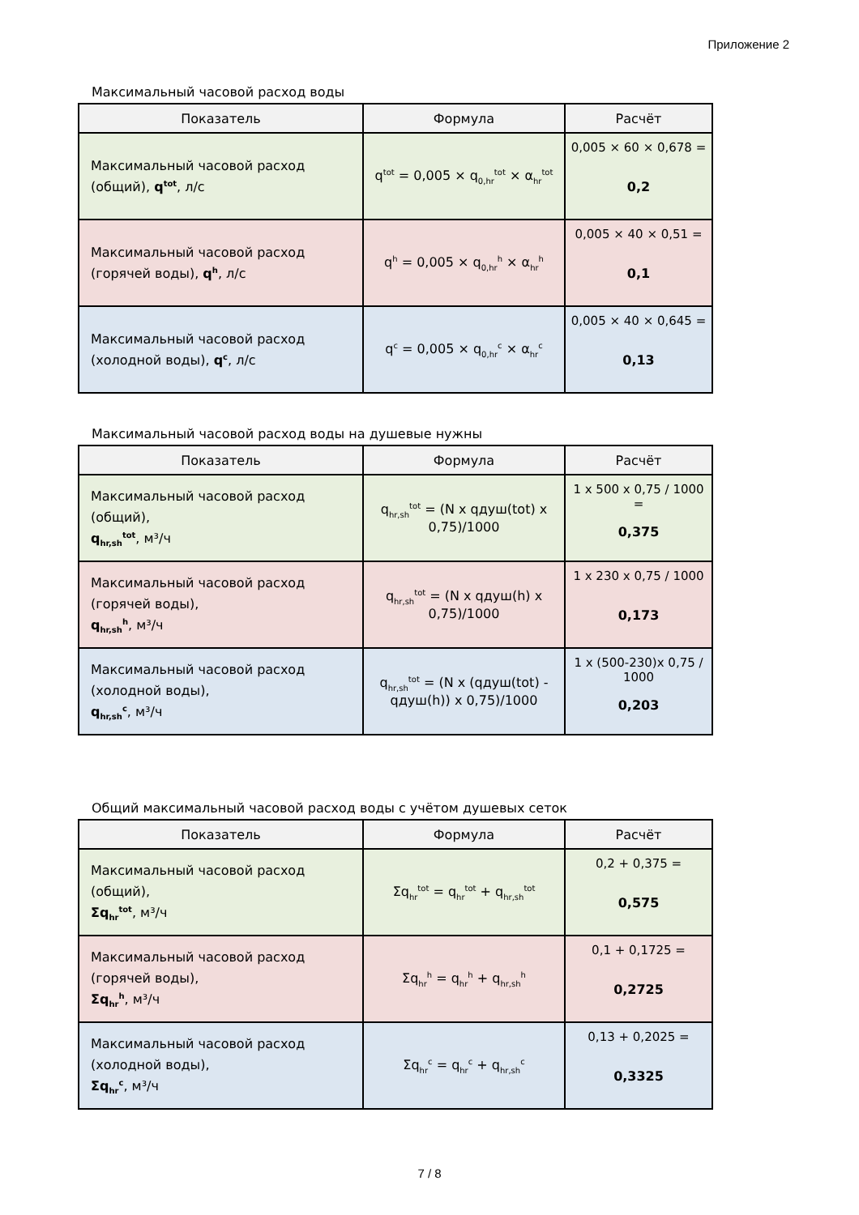Приложение 2
Максимальный часовой расход воды
| Показатель | Формула | Расчёт |
| --- | --- | --- |
| Максимальный часовой расход (общий), q<sup>tot</sup> , л/с | q<sup>tot</sup> = 0,005 × q<sub>0,hr</sub><sup>tot</sup> × α<sub>hr</sub><sup>tot</sup> | 0,005 × 60 × 0,678 = 0,2 |
| Максимальный часовой расход (горячей воды), q<sup>h</sup> , л/с | q<sup>h</sup> = 0,005 × q<sub>0,hr</sub><sup>h</sup> × α<sub>hr</sub><sup>h</sup> | 0,005 × 40 × 0,51 = 0,1 |
| Максимальный часовой расход (холодной воды), q<sup>c</sup> , л/с | q<sup>c</sup> = 0,005 × q<sub>0,hr</sub><sup>c</sup> × α<sub>hr</sub><sup>c</sup> | 0,005 × 40 × 0,645 = 0,13 |
Максимальный часовой расход воды на душевые нужны
| Показатель | Формула | Расчёт |
| --- | --- | --- |
| Максимальный часовой расход (общий), q<sub>hr,sh</sub><sup>tot</sup> , м³/ч | q<sub>hr,sh</sub><sup>tot</sup> = (N x qдуш(tot) x 0,75)/1000 | 1 x 500 x 0,75 / 1000 = 0,375 |
| Максимальный часовой расход (горячей воды), q<sub>hr,sh</sub><sup>h</sup> , м³/ч | q<sub>hr,sh</sub><sup>tot</sup> = (N x qдуш(h) x 0,75)/1000 | 1 x 230 x 0,75 / 1000 0,173 |
| Максимальный часовой расход (холодной воды), q<sub>hr,sh</sub><sup>c</sup> , м³/ч | q<sub>hr,sh</sub><sup>tot</sup> = (N x (qдуш(tot) - qдуш(h)) x 0,75)/1000 | 1 x (500-230)x 0,75 / 1000 0,203 |
Общий максимальный часовой расход воды с учётом душевых сеток
| Показатель | Формула | Расчёт |
| --- | --- | --- |
| Максимальный часовой расход (общий), Σq<sub>hr</sub><sup>tot</sup> , м³/ч | Σq<sub>hr</sub><sup>tot</sup> = q<sub>hr</sub><sup>tot</sup> + q<sub>hr,sh</sub><sup>tot</sup> | 0,2 + 0,375 = 0,575 |
| Максимальный часовой расход (горячей воды), Σq<sub>hr</sub><sup>h</sup> , м³/ч | Σq<sub>hr</sub><sup>h</sup> = q<sub>hr</sub><sup>h</sup> + q<sub>hr,sh</sub><sup>h</sup> | 0,1 + 0,1725 = 0,2725 |
| Максимальный часовой расход (холодной воды), Σq<sub>hr</sub><sup>c</sup> , м³/ч | Σq<sub>hr</sub><sup>c</sup> = q<sub>hr</sub><sup>c</sup> + q<sub>hr,sh</sub><sup>c</sup> | 0,13 + 0,2025 = 0,3325 |
7 / 8